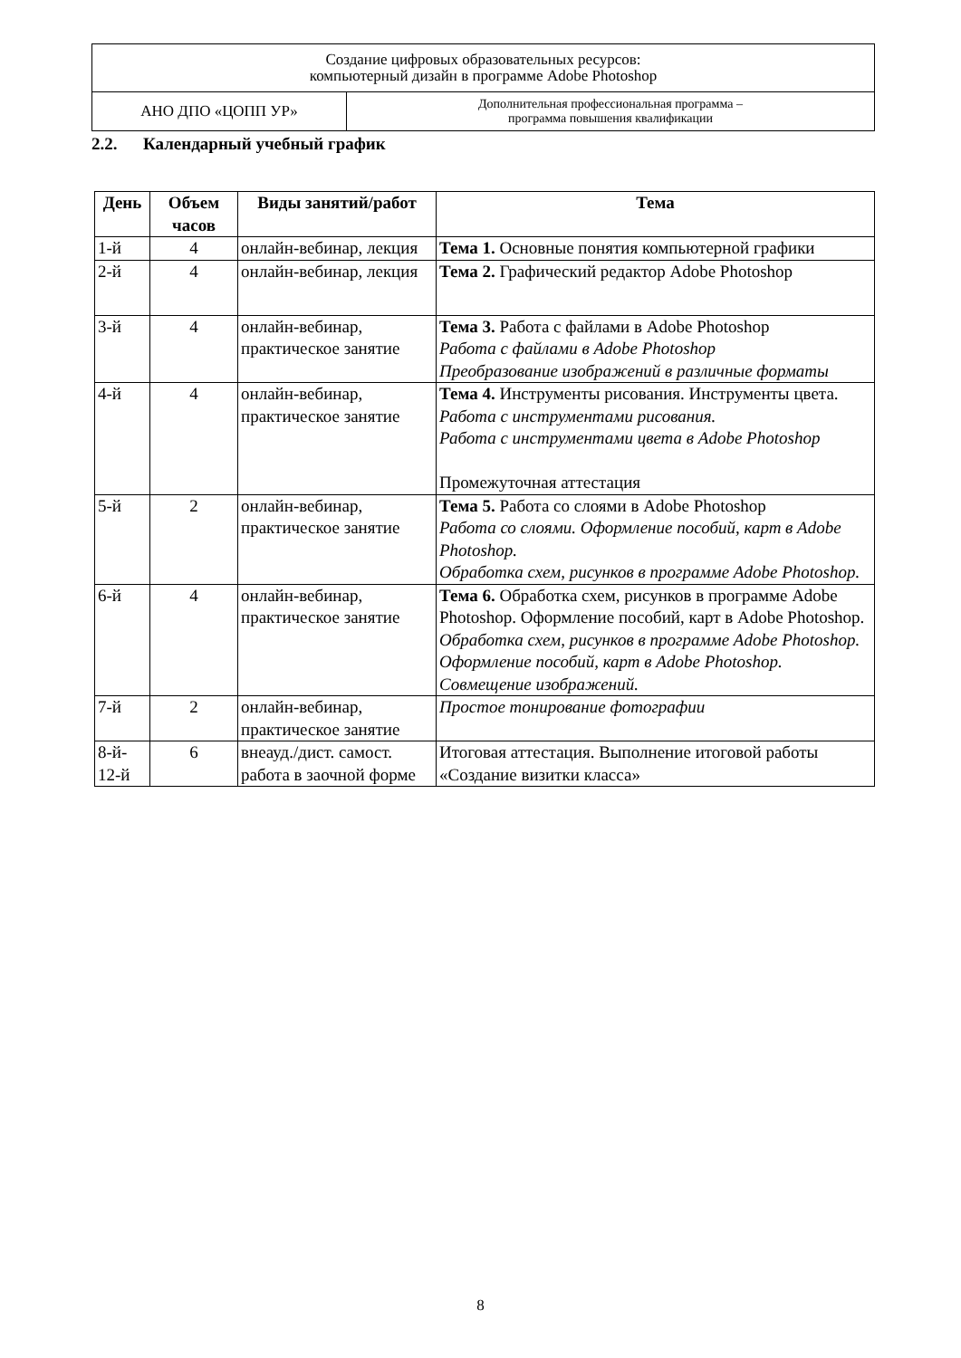| Создание цифровых образовательных ресурсов: компьютерный дизайн в программе Adobe Photoshop | |
| АНО ДПО «ЦОПП УР» | Дополнительная профессиональная программа – программа повышения квалификации |
2.2. Календарный учебный график
| День | Объем часов | Виды занятий/работ | Тема |
| --- | --- | --- | --- |
| 1-й | 4 | онлайн-вебинар, лекция | Тема 1. Основные понятия компьютерной графики |
| 2-й | 4 | онлайн-вебинар, лекция | Тема 2. Графический редактор Adobe Photoshop |
| 3-й | 4 | онлайн-вебинар, практическое занятие | Тема 3. Работа с файлами в Adobe Photoshop Работа с файлами в Adobe Photoshop Преобразование изображений в различные форматы |
| 4-й | 4 | онлайн-вебинар, практическое занятие | Тема 4. Инструменты рисования. Инструменты цвета. Работа с инструментами рисования. Работа с инструментами цвета в Adobe Photoshop Промежуточная аттестация |
| 5-й | 2 | онлайн-вебинар, практическое занятие | Тема 5. Работа со слоями в Adobe Photoshop Работа со слоями. Оформление пособий, карт в Adobe Photoshop. Обработка схем, рисунков в программе Adobe Photoshop. |
| 6-й | 4 | онлайн-вебинар, практическое занятие | Тема 6. Обработка схем, рисунков в программе Adobe Photoshop. Оформление пособий, карт в Adobe Photoshop. Обработка схем, рисунков в программе Adobe Photoshop. Оформление пособий, карт в Adobe Photoshop. Совмещение изображений. |
| 7-й | 2 | онлайн-вебинар, практическое занятие | Простое тонирование фотографии |
| 8-й- 12-й | 6 | внеауд./дист. самост. работа в заочной форме | Итоговая аттестация. Выполнение итоговой работы «Создание визитки класса» |
8